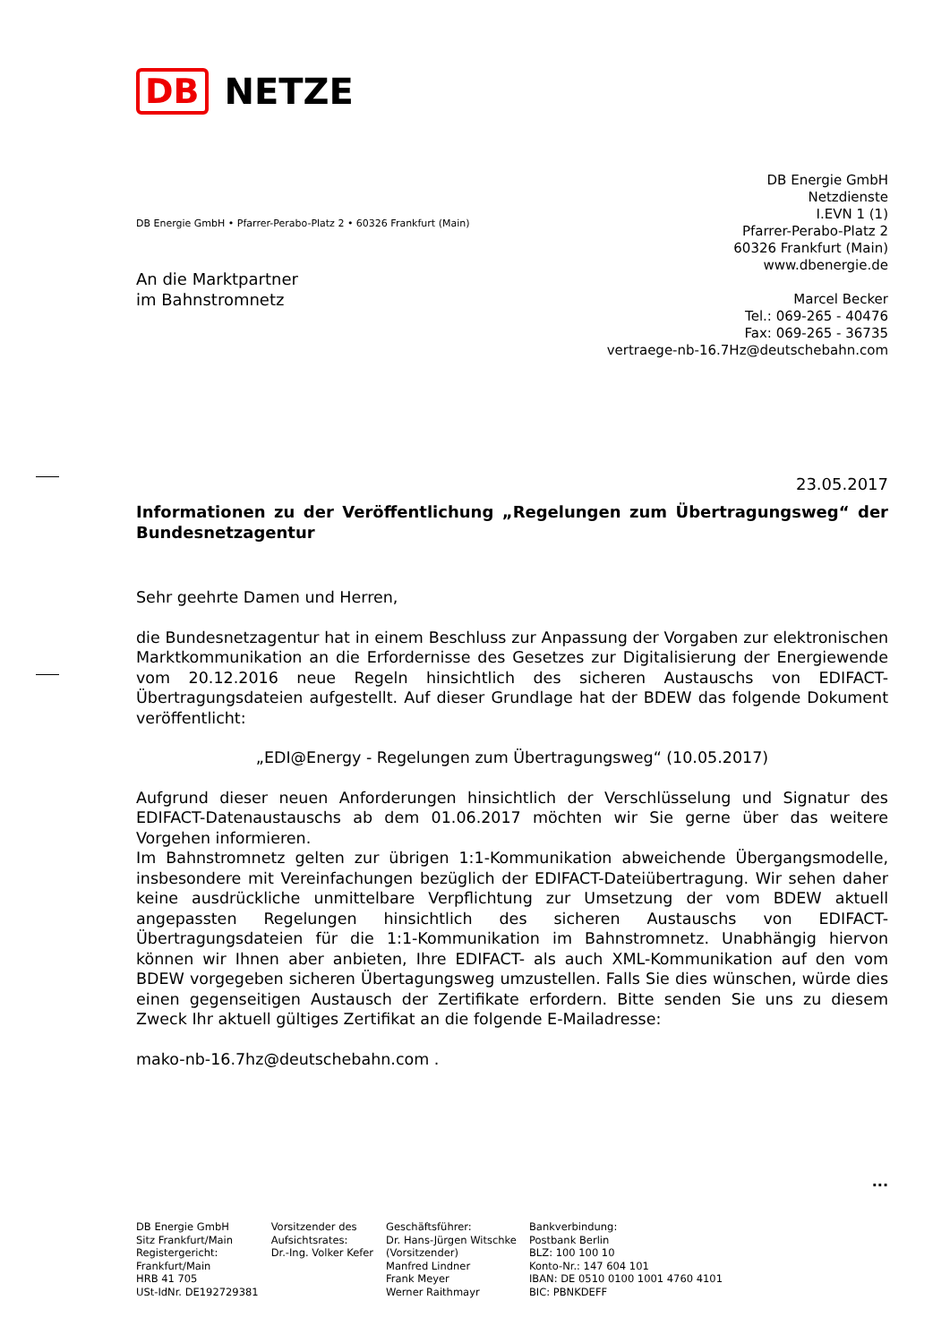DB NETZE
DB Energie GmbH
Netzdienste
I.EVN 1 (1)
Pfarrer-Perabo-Platz 2
60326 Frankfurt (Main)
www.dbenergie.de
Marcel Becker
Tel.: 069-265 - 40476
Fax: 069-265 - 36735
vertraege-nb-16.7Hz@deutschebahn.com
DB Energie GmbH • Pfarrer-Perabo-Platz 2 • 60326 Frankfurt (Main)
An die Marktpartner
im Bahnstromnetz
23.05.2017
Informationen zu der Veröffentlichung „Regelungen zum Übertragungsweg“ der Bundesnetzagentur
Sehr geehrte Damen und Herren,
die Bundesnetzagentur hat in einem Beschluss zur Anpassung der Vorgaben zur elektronischen Marktkommunikation an die Erfordernisse des Gesetzes zur Digitalisierung der Energiewende vom 20.12.2016 neue Regeln hinsichtlich des sicheren Austauschs von EDIFACT-Übertragungsdateien aufgestellt. Auf dieser Grundlage hat der BDEW das folgende Dokument veröffentlicht:
„EDI@Energy - Regelungen zum Übertragungsweg“ (10.05.2017)
Aufgrund dieser neuen Anforderungen hinsichtlich der Verschlüsselung und Signatur des EDIFACT-Datenaustauschs ab dem 01.06.2017 möchten wir Sie gerne über das weitere Vorgehen informieren.
Im Bahnstromnetz gelten zur übrigen 1:1-Kommunikation abweichende Übergangsmodelle, insbesondere mit Vereinfachungen bezüglich der EDIFACT-Dateiübertragung. Wir sehen daher keine ausdrückliche unmittelbare Verpflichtung zur Umsetzung der vom BDEW aktuell angepassten Regelungen hinsichtlich des sicheren Austauschs von EDIFACT-Übertragungsdateien für die 1:1-Kommunikation im Bahnstromnetz. Unabhängig hiervon können wir Ihnen aber anbieten, Ihre EDIFACT- als auch XML-Kommunikation auf den vom BDEW vorgegeben sicheren Übertagungsweg umzustellen. Falls Sie dies wünschen, würde dies einen gegenseitigen Austausch der Zertifikate erfordern. Bitte senden Sie uns zu diesem Zweck Ihr aktuell gültiges Zertifikat an die folgende E-Mailadresse:
mako-nb-16.7hz@deutschebahn.com .
...
DB Energie GmbH
Sitz Frankfurt/Main
Registergericht:
Frankfurt/Main
HRB 41 705
USt-IdNr. DE192729381
Vorsitzender des
Aufsichtsrates:
Dr.-Ing. Volker Kefer
Geschäftsführer:
Dr. Hans-Jürgen Witschke
(Vorsitzender)
Manfred Lindner
Frank Meyer
Werner Raithmayr
Bankverbindung:
Postbank Berlin
BLZ: 100 100 10
Konto-Nr.: 147 604 101
IBAN: DE 0510 0100 1001 4760 4101
BIC: PBNKDEFF